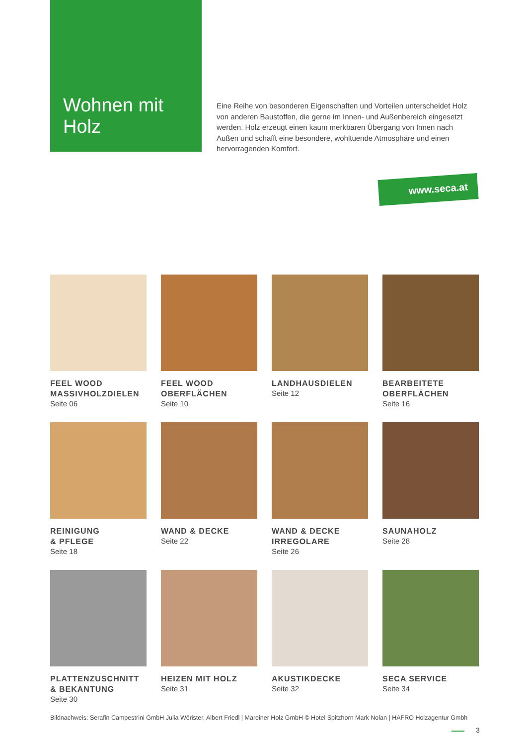Wohnen mit
Holz
Eine Reihe von besonderen Eigenschaften und Vorteilen unterscheidet Holz von anderen Baustoffen, die gerne im Innen- und Außenbereich eingesetzt werden. Holz erzeugt einen kaum merkbaren Übergang von Innen nach Außen und schafft eine besondere, wohltuende Atmosphäre und einen hervorragenden Komfort.
www.seca.at
FEEL WOOD
MASSIVHOLZDIELEN
Seite 06
FEEL WOOD
OBERFLÄCHEN
Seite 10
LANDHAUSDIELEN
Seite 12
BEARBEITETE
OBERFLÄCHEN
Seite 16
REINIGUNG
& PFLEGE
Seite 18
WAND & DECKE
Seite 22
WAND & DECKE
IRREGOLARE
Seite 26
SAUNAHOLZ
Seite 28
PLATTENZUSCHNITT
& BEKANTUNG
Seite 30
HEIZEN MIT HOLZ
Seite 31
AKUSTIKDECKE
Seite 32
SECA SERVICE
Seite 34
Bildnachweis: Serafin Campestrini GmbH Julia Wörister, Albert Friedl | Mareiner Holz GmbH © Hotel Spitzhorn Mark Nolan | HAFRO Holzagentur Gmbh
3